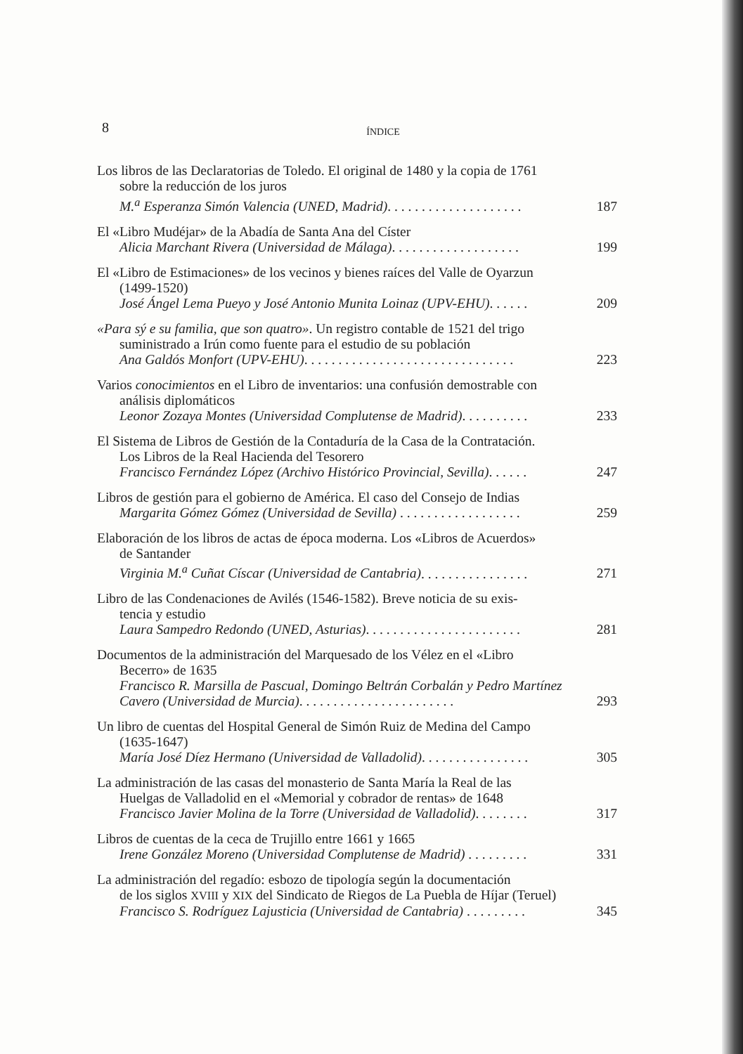8
ÍNDICE
Los libros de las Declaratorias de Toledo. El original de 1480 y la copia de 1761
sobre la reducción de los juros
M.<sup>a</sup> Esperanza Simón Valencia (UNED, Madrid). . . . . . . . . . . . . . . . . . . .
187
El «Libro Mudéjar» de la Abadía de Santa Ana del Císter
Alicia Marchant Rivera (Universidad de Málaga). . . . . . . . . . . . . . . . . . .
199
El «Libro de Estimaciones» de los vecinos y bienes raíces del Valle de Oyarzun
(1499-1520)
José Ángel Lema Pueyo y José Antonio Munita Loinaz (UPV-EHU). . . . . .
209
«Para sý e su familia, que son quatro». Un registro contable de 1521 del trigo
suministrado a Irún como fuente para el estudio de su población
Ana Galdós Monfort (UPV-EHU). . . . . . . . . . . . . . . . . . . . . . . . . . . . . . .
223
Varios conocimientos en el Libro de inventarios: una confusión demostrable con
análisis diplomáticos
Leonor Zozaya Montes (Universidad Complutense de Madrid). . . . . . . . . .
233
El Sistema de Libros de Gestión de la Contaduría de la Casa de la Contratación.
Los Libros de la Real Hacienda del Tesorero
Francisco Fernández López (Archivo Histórico Provincial, Sevilla). . . . . .
247
Libros de gestión para el gobierno de América. El caso del Consejo de Indias
Margarita Gómez Gómez (Universidad de Sevilla) . . . . . . . . . . . . . . . . . .
259
Elaboración de los libros de actas de época moderna. Los «Libros de Acuerdos»
de Santander
Virginia M.<sup>a</sup> Cuñat Císcar (Universidad de Cantabria). . . . . . . . . . . . . . . .
271
Libro de las Condenaciones de Avilés (1546-1582). Breve noticia de su exis-
tencia y estudio
Laura Sampedro Redondo (UNED, Asturias). . . . . . . . . . . . . . . . . . . . . . .
281
Documentos de la administración del Marquesado de los Vélez en el «Libro
Becerro» de 1635
Francisco R. Marsilla de Pascual, Domingo Beltrán Corbalán y Pedro Martínez Cavero (Universidad de Murcia). . . . . . . . . . . . . . . . . . . . . . .
293
Un libro de cuentas del Hospital General de Simón Ruiz de Medina del Campo
(1635-1647)
María José Díez Hermano (Universidad de Valladolid). . . . . . . . . . . . . . . .
305
La administración de las casas del monasterio de Santa María la Real de las
Huelgas de Valladolid en el «Memorial y cobrador de rentas» de 1648
Francisco Javier Molina de la Torre (Universidad de Valladolid). . . . . . . .
317
Libros de cuentas de la ceca de Trujillo entre 1661 y 1665
Irene González Moreno (Universidad Complutense de Madrid) . . . . . . . . .
331
La administración del regadío: esbozo de tipología según la documentación
de los siglos XVIII y XIX del Sindicato de Riegos de La Puebla de Híjar (Teruel)
Francisco S. Rodríguez Lajusticia (Universidad de Cantabria) . . . . . . . . .
345